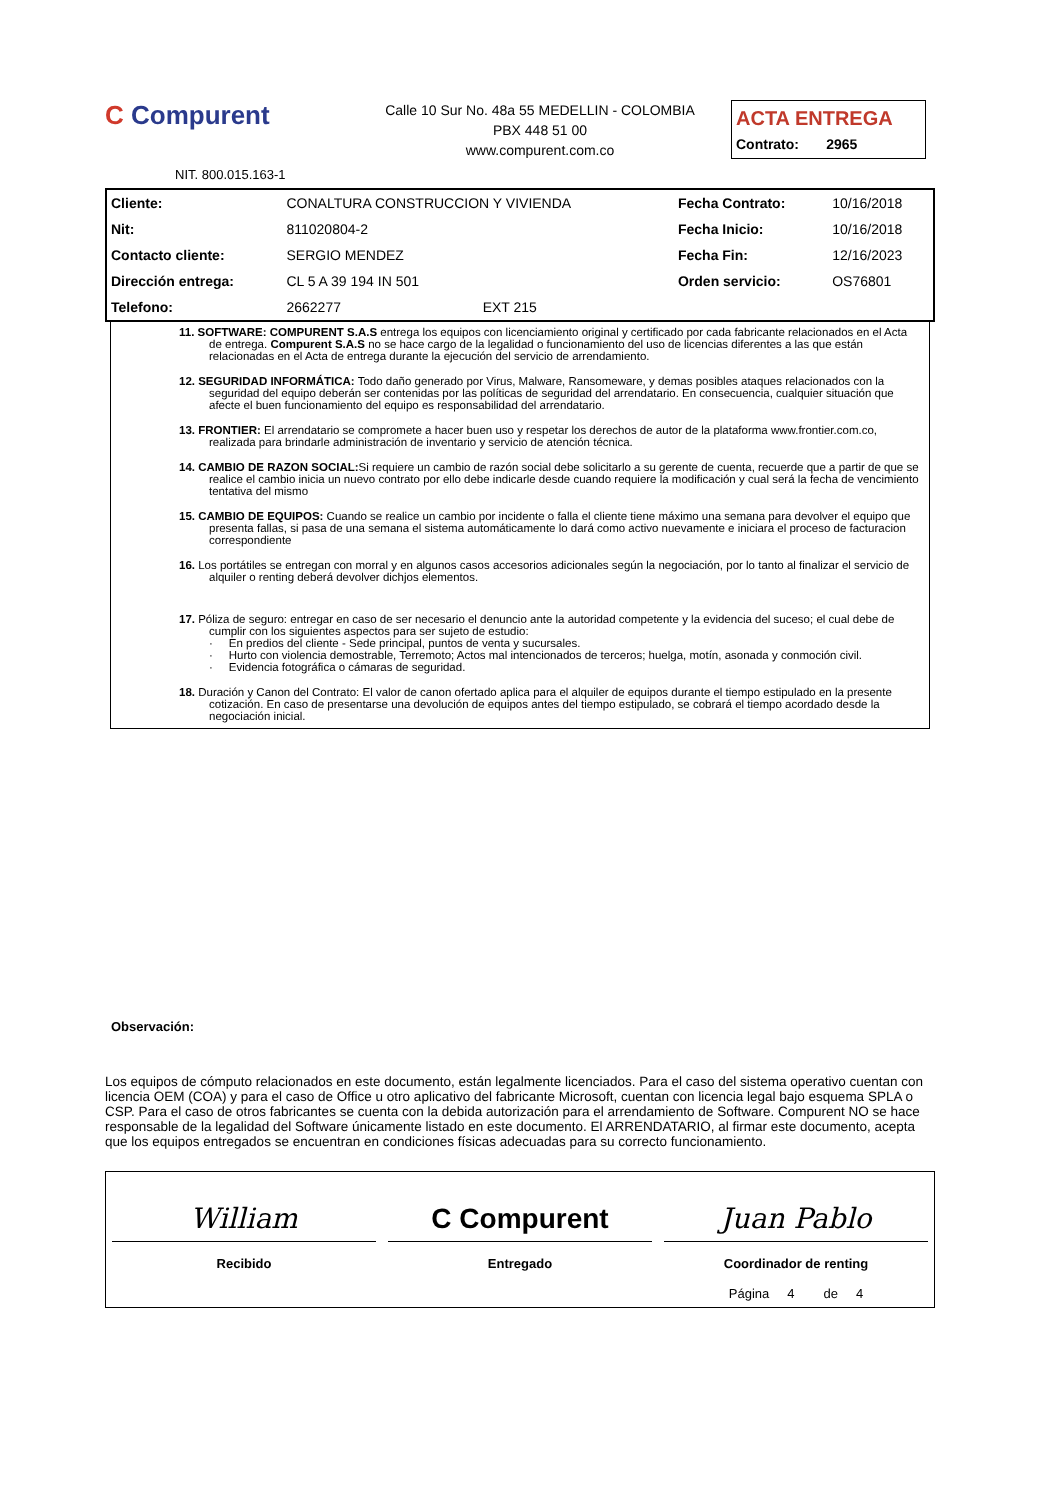C Compurent
Calle 10 Sur No. 48a 55 MEDELLIN - COLOMBIA
PBX 448 51 00
www.compurent.com.co
ACTA ENTREGA
Contrato: 2965
NIT. 800.015.163-1
| Cliente: | CONALTURA CONSTRUCCION Y VIVIENDA | | Fecha Contrato: | 10/16/2018 |
| Nit: | 811020804-2 | | Fecha Inicio: | 10/16/2018 |
| Contacto cliente: | SERGIO MENDEZ | | Fecha Fin: | 12/16/2023 |
| Dirección entrega: | CL 5 A 39 194 IN 501 | | Orden servicio: | OS76801 |
| Telefono: | 2662277 | EXT 215 | | |
11. SOFTWARE: COMPURENT S.A.S entrega los equipos con licenciamiento original y certificado por cada fabricante relacionados en el Acta de entrega. Compurent S.A.S no se hace cargo de la legalidad o funcionamiento del uso de licencias diferentes a las que están relacionadas en el Acta de entrega durante la ejecución del servicio de arrendamiento.
12. SEGURIDAD INFORMÁTICA: Todo daño generado por Virus, Malware, Ransomeware, y demas posibles ataques relacionados con la seguridad del equipo deberán ser contenidas por las políticas de seguridad del arrendatario. En consecuencia, cualquier situación que afecte el buen funcionamiento del equipo es responsabilidad del arrendatario.
13. FRONTIER: El arrendatario se compromete a hacer buen uso y respetar los derechos de autor de la plataforma www.frontier.com.co, realizada para brindarle administración de inventario y servicio de atención técnica.
14. CAMBIO DE RAZON SOCIAL: Si requiere un cambio de razón social debe solicitarlo a su gerente de cuenta, recuerde que a partir de que se realice el cambio inicia un nuevo contrato por ello debe indicarle desde cuando requiere la modificación y cual será la fecha de vencimiento tentativa del mismo
15. CAMBIO DE EQUIPOS: Cuando se realice un cambio por incidente o falla el cliente tiene máximo una semana para devolver el equipo que presenta fallas, si pasa de una semana el sistema automáticamente lo dará como activo nuevamente e iniciara el proceso de facturacion correspondiente
16. Los portátiles se entregan con morral y en algunos casos accesorios adicionales según la negociación, por lo tanto al finalizar el servicio de alquiler o renting deberá devolver dichjos elementos.
17. Póliza de seguro: entregar en caso de ser necesario el denuncio ante la autoridad competente y la evidencia del suceso; el cual debe de cumplir con los siguientes aspectos para ser sujeto de estudio:
· En predios del cliente - Sede principal, puntos de venta y sucursales.
· Hurto con violencia demostrable, Terremoto; Actos mal intencionados de terceros; huelga, motín, asonada y conmoción civil.
· Evidencia fotográfica o cámaras de seguridad.
18. Duración y Canon del Contrato: El valor de canon ofertado aplica para el alquiler de equipos durante el tiempo estipulado en la presente cotización. En caso de presentarse una devolución de equipos antes del tiempo estipulado, se cobrará el tiempo acordado desde la negociación inicial.
Observación:
Los equipos de cómputo relacionados en este documento, están legalmente licenciados. Para el caso del sistema operativo cuentan con licencia OEM (COA) y para el caso de Office u otro aplicativo del fabricante Microsoft, cuentan con licencia legal bajo esquema SPLA o CSP. Para el caso de otros fabricantes se cuenta con la debida autorización para el arrendamiento de Software. Compurent NO se hace responsable de la legalidad del Software únicamente listado en este documento. El ARRENDATARIO, al firmar este documento, acepta que los equipos entregados se encuentran en condiciones físicas adecuadas para su correcto funcionamiento.
William
Recibido
C Compurent
Entregado
Juan Pablo
Coordinador de renting
Página 4 de 4